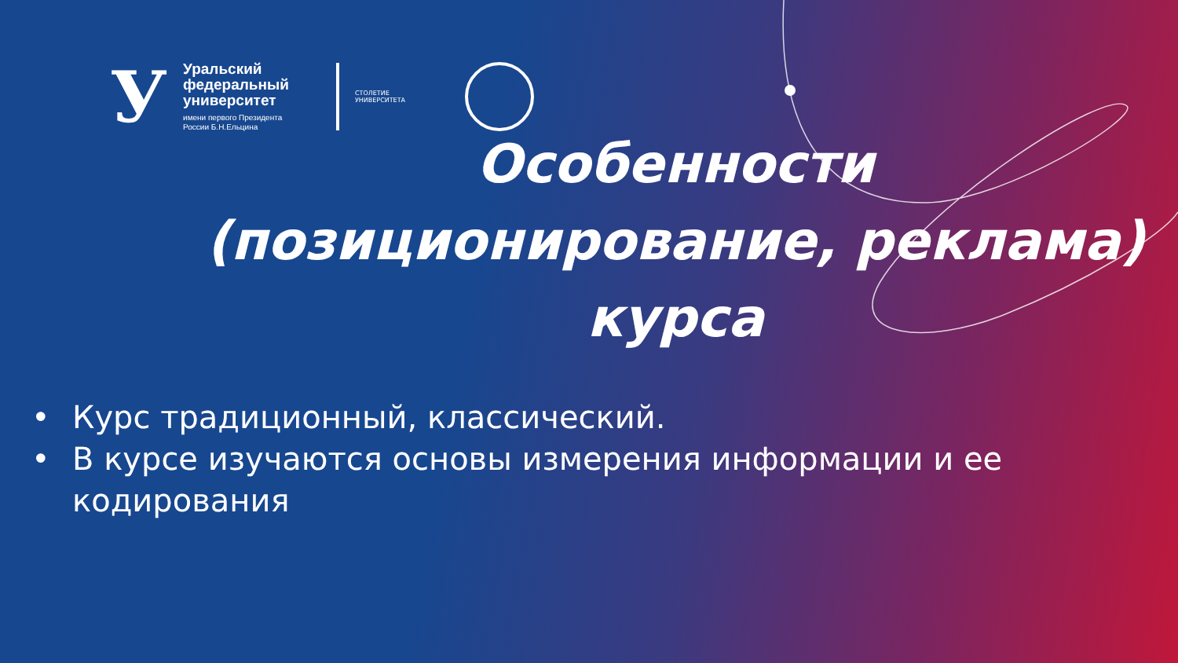У
Уральский
федеральный
университет
имени первого Президента
России Б.Н.Ельцина
СТОЛЕТИЕ УНИВЕРСИТЕТА
Особенности
(позиционирование, реклама)
курса
• Курс традиционный, классический.
• В курсе изучаются основы измерения информации и ее кодирования